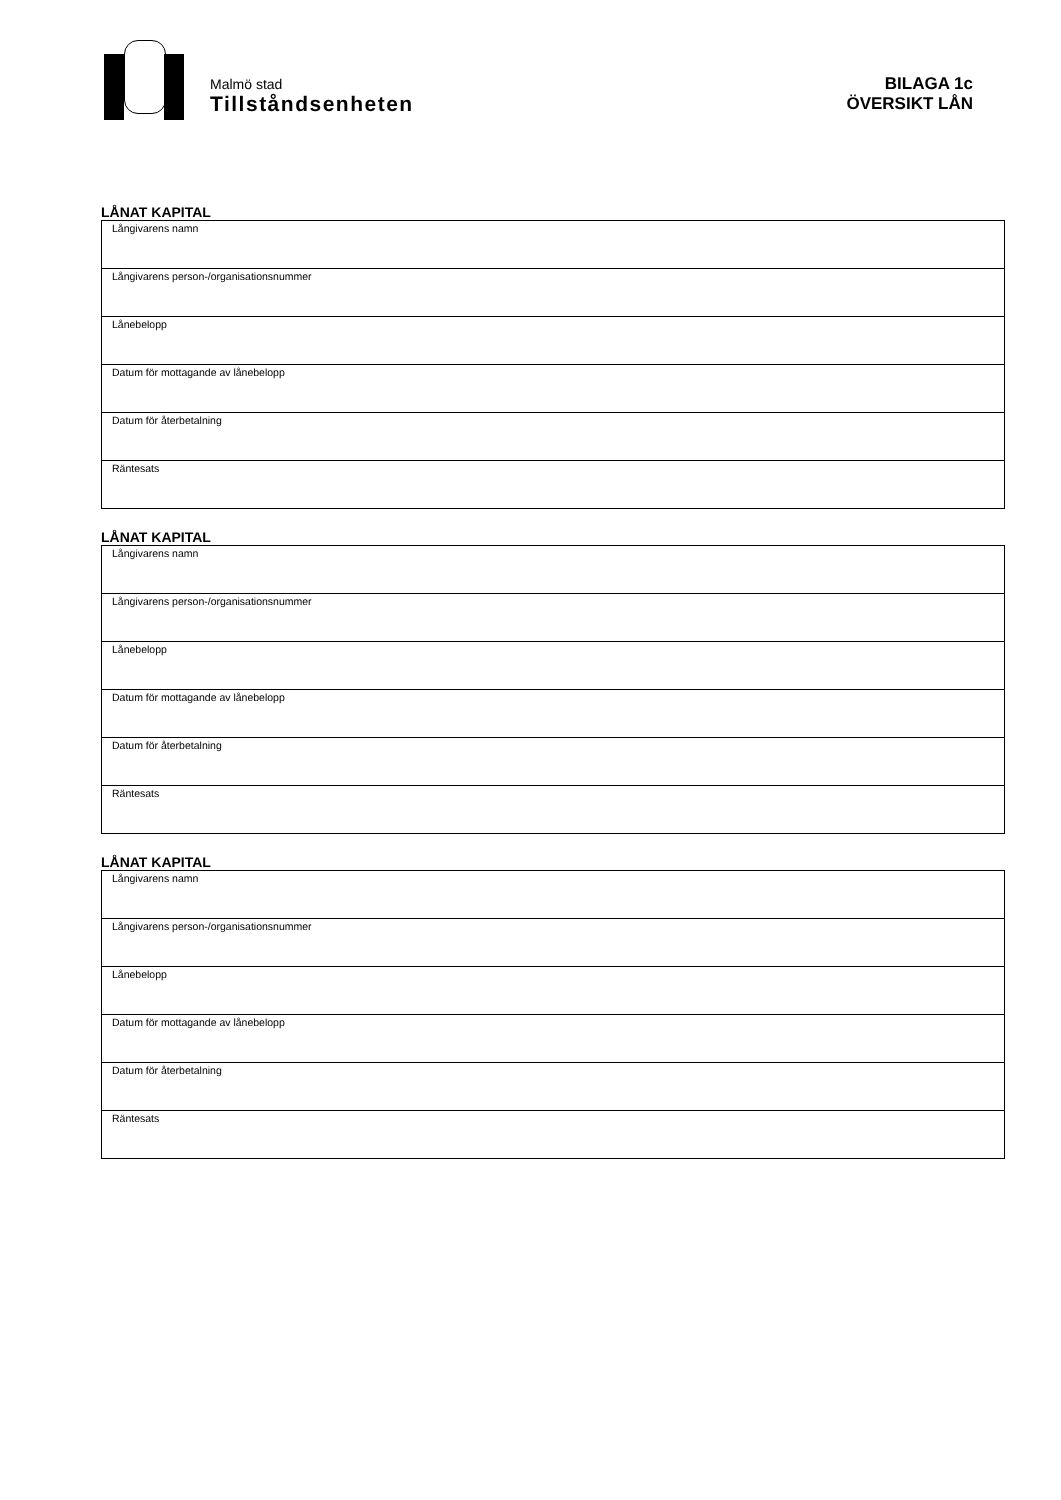Malmö stad
Tillståndsenheten
BILAGA 1c
ÖVERSIKT LÅN
LÅNAT KAPITAL
| Långivarens namn |
| Långivarens person-/organisationsnummer |
| Lånebelopp |
| Datum för mottagande av lånebelopp |
| Datum för återbetalning |
| Räntesats |
LÅNAT KAPITAL
| Långivarens namn |
| Långivarens person-/organisationsnummer |
| Lånebelopp |
| Datum för mottagande av lånebelopp |
| Datum för återbetalning |
| Räntesats |
LÅNAT KAPITAL
| Långivarens namn |
| Långivarens person-/organisationsnummer |
| Lånebelopp |
| Datum för mottagande av lånebelopp |
| Datum för återbetalning |
| Räntesats |